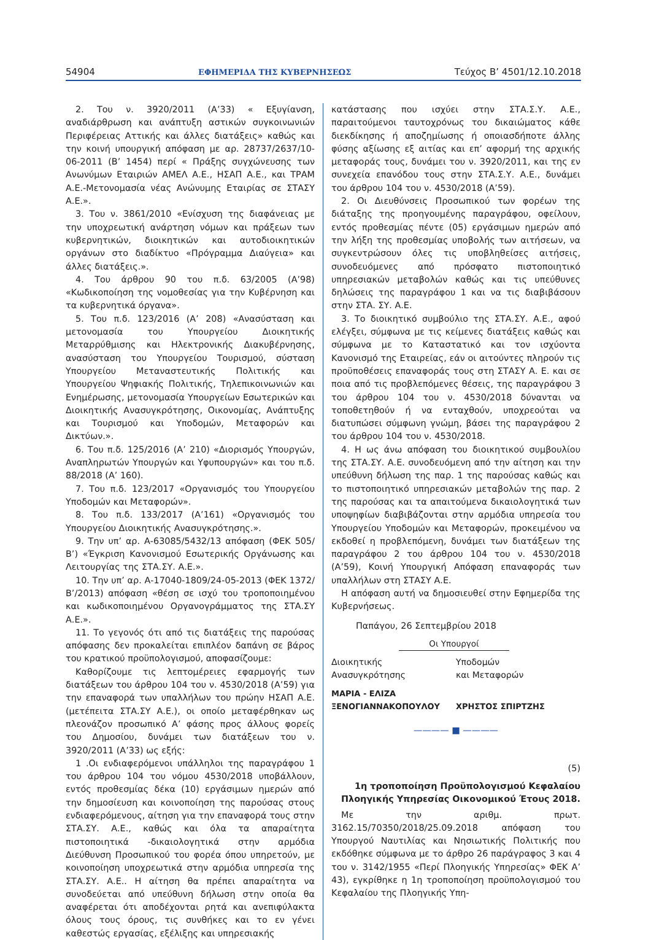54904 ΕΦΗΜΕΡΙΔΑ ΤΗΣ ΚΥΒΕΡΝΗΣΕΩΣ Τεύχος B’ 4501/12.10.2018
2. Του ν. 3920/2011 (Α’33) « Εξυγίανση, αναδιάρθρωση και ανάπτυξη αστικών συγκοινωνιών Περιφέρειας Αττικής και άλλες διατάξεις» καθώς και την κοινή υπουργική απόφαση με αρ. 28737/2637/10-06-2011 (Β’ 1454) περί « Πράξης συγχώνευσης των Ανωνύμων Εταιριών ΑΜΕΛ Α.Ε., ΗΣΑΠ Α.Ε., και ΤΡΑΜ Α.Ε.-Μετονομασία νέας Ανώνυμης Εταιρίας σε ΣΤΑΣΥ Α.Ε.».
3. Του ν. 3861/2010 «Ενίσχυση της διαφάνειας με την υποχρεωτική ανάρτηση νόμων και πράξεων των κυβερνητικών, διοικητικών και αυτοδιοικητικών οργάνων στο διαδίκτυο «Πρόγραμμα Διαύγεια» και άλλες διατάξεις.».
4. Του άρθρου 90 του π.δ. 63/2005 (Α’98) «Κωδικοποίηση της νομοθεσίας για την Κυβέρνηση και τα κυβερνητικά όργανα».
5. Του π.δ. 123/2016 (Α’ 208) «Ανασύσταση και μετονομασία του Υπουργείου Διοικητικής Μεταρρύθμισης και Ηλεκτρονικής Διακυβέρνησης, ανασύσταση του Υπουργείου Τουρισμού, σύσταση Υπουργείου Μεταναστευτικής Πολιτικής και Υπουργείου Ψηφιακής Πολιτικής, Τηλεπικοινωνιών και Ενημέρωσης, μετονομασία Υπουργείων Εσωτερικών και Διοικητικής Ανασυγκρότησης, Οικονομίας, Ανάπτυξης και Τουρισμού και Υποδομών, Μεταφορών και Δικτύων.».
6. Του π.δ. 125/2016 (Α’ 210) «Διορισμός Υπουργών, Αναπληρωτών Υπουργών και Υφυπουργών» και του π.δ. 88/2018 (Α’ 160).
7. Του π.δ. 123/2017 «Οργανισμός του Υπουργείου Υποδομών και Μεταφορών».
8. Του π.δ. 133/2017 (Α’161) «Οργανισμός του Υπουργείου Διοικητικής Ανασυγκρότησης.».
9. Την υπ’ αρ. Α-63085/5432/13 απόφαση (ΦΕΚ 505/Β’) «Έγκριση Κανονισμού Εσωτερικής Οργάνωσης και Λειτουργίας της ΣΤΑ.ΣΥ. Α.Ε.».
10. Την υπ’ αρ. Α-17040-1809/24-05-2013 (ΦΕΚ 1372/Β’/2013) απόφαση «θέση σε ισχύ του τροποποιημένου και κωδικοποιημένου Οργανογράμματος της ΣΤΑ.ΣΥ Α.Ε.».
11. Το γεγονός ότι από τις διατάξεις της παρούσας απόφασης δεν προκαλείται επιπλέον δαπάνη σε βάρος του κρατικού προϋπολογισμού, αποφασίζουμε:
Καθορίζουμε τις λεπτομέρειες εφαρμογής των διατάξεων του άρθρου 104 του ν. 4530/2018 (Α’59) για την επαναφορά των υπαλλήλων του πρώην ΗΣΑΠ Α.Ε. (μετέπειτα ΣΤΑ.ΣΥ Α.Ε.), οι οποίο μεταφέρθηκαν ως πλεονάζον προσωπικό Α’ φάσης προς άλλους φορείς του Δημοσίου, δυνάμει των διατάξεων του ν. 3920/2011 (Α’33) ως εξής:
1 .Οι ενδιαφερόμενοι υπάλληλοι της παραγράφου 1 του άρθρου 104 του νόμου 4530/2018 υποβάλλουν, εντός προθεσμίας δέκα (10) εργάσιμων ημερών από την δημοσίευση και κοινοποίηση της παρούσας στους ενδιαφερόμενους, αίτηση για την επαναφορά τους στην ΣΤΑ.ΣΥ. Α.Ε., καθώς και όλα τα απαραίτητα πιστοποιητικά -δικαιολογητικά στην αρμόδια Διεύθυνση Προσωπικού του φορέα όπου υπηρετούν, με κοινοποίηση υποχρεωτικά στην αρμόδια υπηρεσία της ΣΤΑ.ΣΥ. Α.Ε.. Η αίτηση θα πρέπει απαραίτητα να συνοδεύεται από υπεύθυνη δήλωση στην οποία θα αναφέρεται ότι αποδέχονται ρητά και ανεπιφύλακτα όλους τους όρους, τις συνθήκες και το εν γένει καθεστώς εργασίας, εξέλιξης και υπηρεσιακής
κατάστασης που ισχύει στην ΣΤΑ.Σ.Υ. Α.Ε., παραιτούμενοι ταυτοχρόνως του δικαιώματος κάθε διεκδίκησης ή αποζημίωσης ή οποιασδήποτε άλλης φύσης αξίωσης εξ αιτίας και επ’ αφορμή της αρχικής μεταφοράς τους, δυνάμει του ν. 3920/2011, και της εν συνεχεία επανόδου τους στην ΣΤΑ.Σ.Υ. Α.Ε., δυνάμει του άρθρου 104 του ν. 4530/2018 (Α’59).
2. Οι Διευθύνσεις Προσωπικού των φορέων της διάταξης της προηγουμένης παραγράφου, οφείλουν, εντός προθεσμίας πέντε (05) εργάσιμων ημερών από την λήξη της προθεσμίας υποβολής των αιτήσεων, να συγκεντρώσουν όλες τις υποβληθείσες αιτήσεις, συνοδευόμενες από πρόσφατο πιστοποιητικό υπηρεσιακών μεταβολών καθώς και τις υπεύθυνες δηλώσεις της παραγράφου 1 και να τις διαβιβάσουν στην ΣΤΑ. ΣΥ. Α.Ε.
3. Το διοικητικό συμβούλιο της ΣΤΑ.ΣΥ. Α.Ε., αφού ελέγξει, σύμφωνα με τις κείμενες διατάξεις καθώς και σύμφωνα με το Καταστατικό και τον ισχύοντα Κανονισμό της Εταιρείας, εάν οι αιτούντες πληρούν τις προϋποθέσεις επαναφοράς τους στη ΣΤΑΣΥ Α. Ε. και σε ποια από τις προβλεπόμενες θέσεις, της παραγράφου 3 του άρθρου 104 του ν. 4530/2018 δύνανται να τοποθετηθούν ή να ενταχθούν, υποχρεούται να διατυπώσει σύμφωνη γνώμη, βάσει της παραγράφου 2 του άρθρου 104 του ν. 4530/2018.
4. Η ως άνω απόφαση του διοικητικού συμβουλίου της ΣΤΑ.ΣΥ. Α.Ε. συνοδευόμενη από την αίτηση και την υπεύθυνη δήλωση της παρ. 1 της παρούσας καθώς και το πιστοποιητικό υπηρεσιακών μεταβολών της παρ. 2 της παρούσας και τα απαιτούμενα δικαιολογητικά των υποψηφίων διαβιβάζονται στην αρμόδια υπηρεσία του Υπουργείου Υποδομών και Μεταφορών, προκειμένου να εκδοθεί η προβλεπόμενη, δυνάμει των διατάξεων της παραγράφου 2 του άρθρου 104 του ν. 4530/2018 (Α’59), Κοινή Υπουργική Απόφαση επαναφοράς των υπαλλήλων στη ΣΤΑΣΥ Α.Ε.
Η απόφαση αυτή να δημοσιευθεί στην Εφημερίδα της Κυβερνήσεως.
Παπάγου, 26 Σεπτεμβρίου 2018
Οι Υπουργοί
Διοικητικής
Ανασυγκρότησης
Υποδομών
και Μεταφορών
ΜΑΡΙΑ - ΕΛΙΖΑ
ΞΕΝΟΓΙΑΝΝΑΚΟΠΟΥΛΟΥ
ΧΡΗΣΤΟΣ ΣΠΙΡΤΖΗΣ
———— ■ ————
(5)
1η τροποποίηση Προϋπολογισμού Κεφαλαίου Πλοηγικής Υπηρεσίας Οικονομικού Έτους 2018.
Με την αριθμ. πρωτ. 3162.15/70350/2018/25.09.2018 απόφαση του Υπουργού Ναυτιλίας και Νησιωτικής Πολιτικής που εκδόθηκε σύμφωνα με το άρθρο 26 παράγραφος 3 και 4 του ν. 3142/1955 «Περί Πλοηγικής Υπηρεσίας» ΦΕΚ Α’ 43), εγκρίθηκε η 1η τροποποίηση προϋπολογισμού του Κεφαλαίου της Πλοηγικής Υπη-